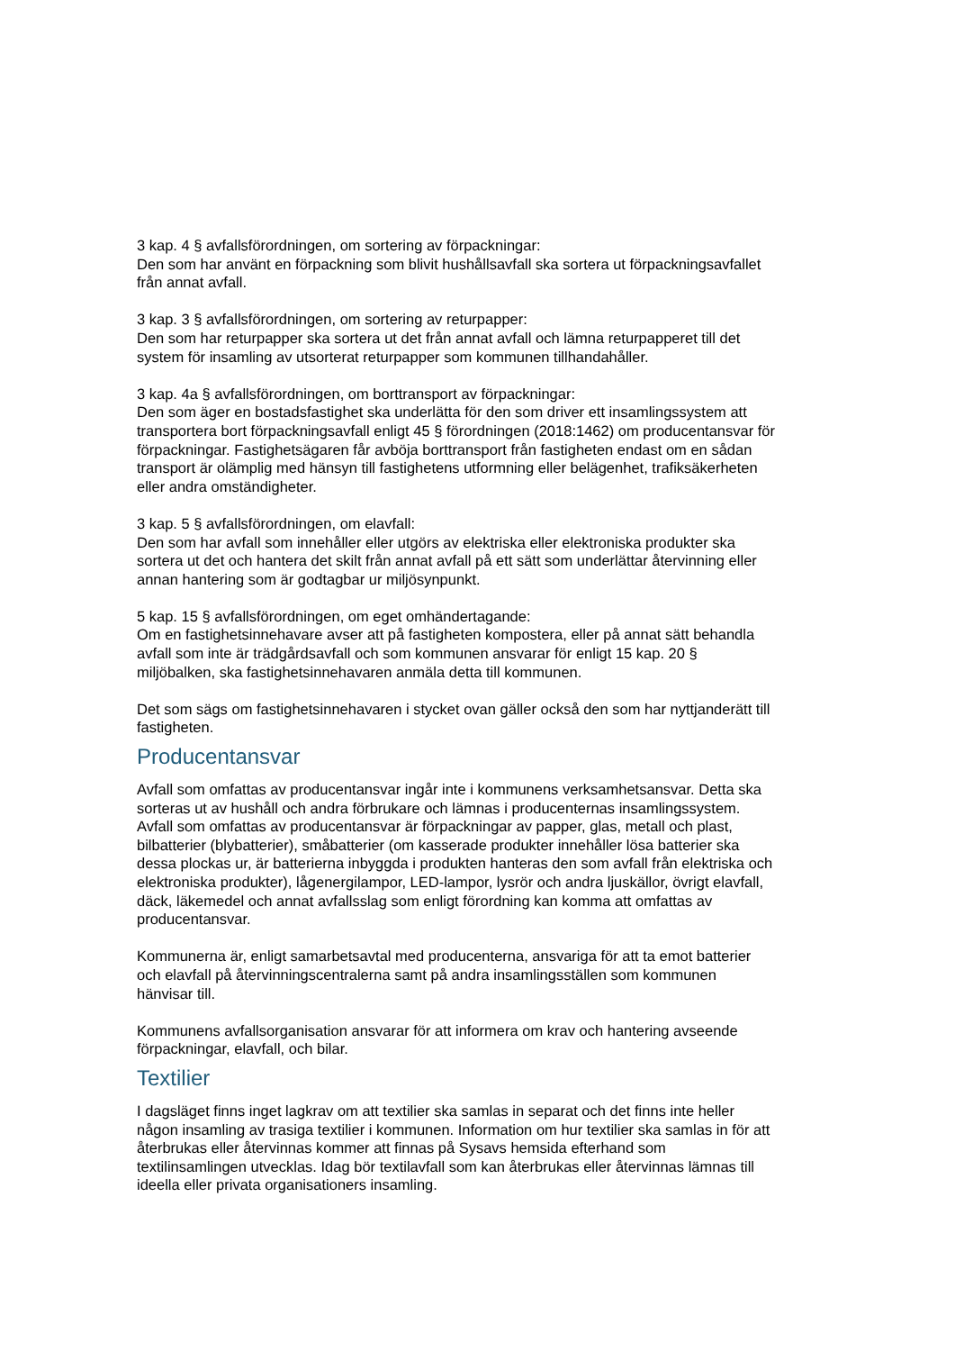3 kap. 4 § avfallsförordningen, om sortering av förpackningar:
Den som har använt en förpackning som blivit hushållsavfall ska sortera ut förpackningsavfallet från annat avfall.
3 kap. 3 § avfallsförordningen, om sortering av returpapper:
Den som har returpapper ska sortera ut det från annat avfall och lämna returpapperet till det system för insamling av utsorterat returpapper som kommunen tillhandahåller.
3 kap. 4a § avfallsförordningen, om borttransport av förpackningar:
Den som äger en bostadsfastighet ska underlätta för den som driver ett insamlingssystem att transportera bort förpackningsavfall enligt 45 § förordningen (2018:1462) om producentansvar för förpackningar. Fastighetsägaren får avböja borttransport från fastigheten endast om en sådan transport är olämplig med hänsyn till fastighetens utformning eller belägenhet, trafiksäkerheten eller andra omständigheter.
3 kap. 5 § avfallsförordningen, om elavfall:
Den som har avfall som innehåller eller utgörs av elektriska eller elektroniska produkter ska sortera ut det och hantera det skilt från annat avfall på ett sätt som underlättar återvinning eller annan hantering som är godtagbar ur miljösynpunkt.
5 kap. 15 § avfallsförordningen, om eget omhändertagande:
Om en fastighetsinnehavare avser att på fastigheten kompostera, eller på annat sätt behandla avfall som inte är trädgårdsavfall och som kommunen ansvarar för enligt 15 kap. 20 § miljöbalken, ska fastighetsinnehavaren anmäla detta till kommunen.
Det som sägs om fastighetsinnehavaren i stycket ovan gäller också den som har nyttjanderätt till fastigheten.
Producentansvar
Avfall som omfattas av producentansvar ingår inte i kommunens verksamhetsansvar. Detta ska sorteras ut av hushåll och andra förbrukare och lämnas i producenternas insamlingssystem. Avfall som omfattas av producentansvar är förpackningar av papper, glas, metall och plast, bilbatterier (blybatterier), småbatterier (om kasserade produkter innehåller lösa batterier ska dessa plockas ur, är batterierna inbyggda i produkten hanteras den som avfall från elektriska och elektroniska produkter), lågenergilampor, LED-lampor, lysrör och andra ljuskällor, övrigt elavfall, däck, läkemedel och annat avfallsslag som enligt förordning kan komma att omfattas av producentansvar.
Kommunerna är, enligt samarbetsavtal med producenterna, ansvariga för att ta emot batterier och elavfall på återvinningscentralerna samt på andra insamlingsställen som kommunen hänvisar till.
Kommunens avfallsorganisation ansvarar för att informera om krav och hantering avseende förpackningar, elavfall, och bilar.
Textilier
I dagsläget finns inget lagkrav om att textilier ska samlas in separat och det finns inte heller någon insamling av trasiga textilier i kommunen. Information om hur textilier ska samlas in för att återbrukas eller återvinnas kommer att finnas på Sysavs hemsida efterhand som textilinsamlingen utvecklas. Idag bör textilavfall som kan återbrukas eller återvinnas lämnas till ideella eller privata organisationers insamling.